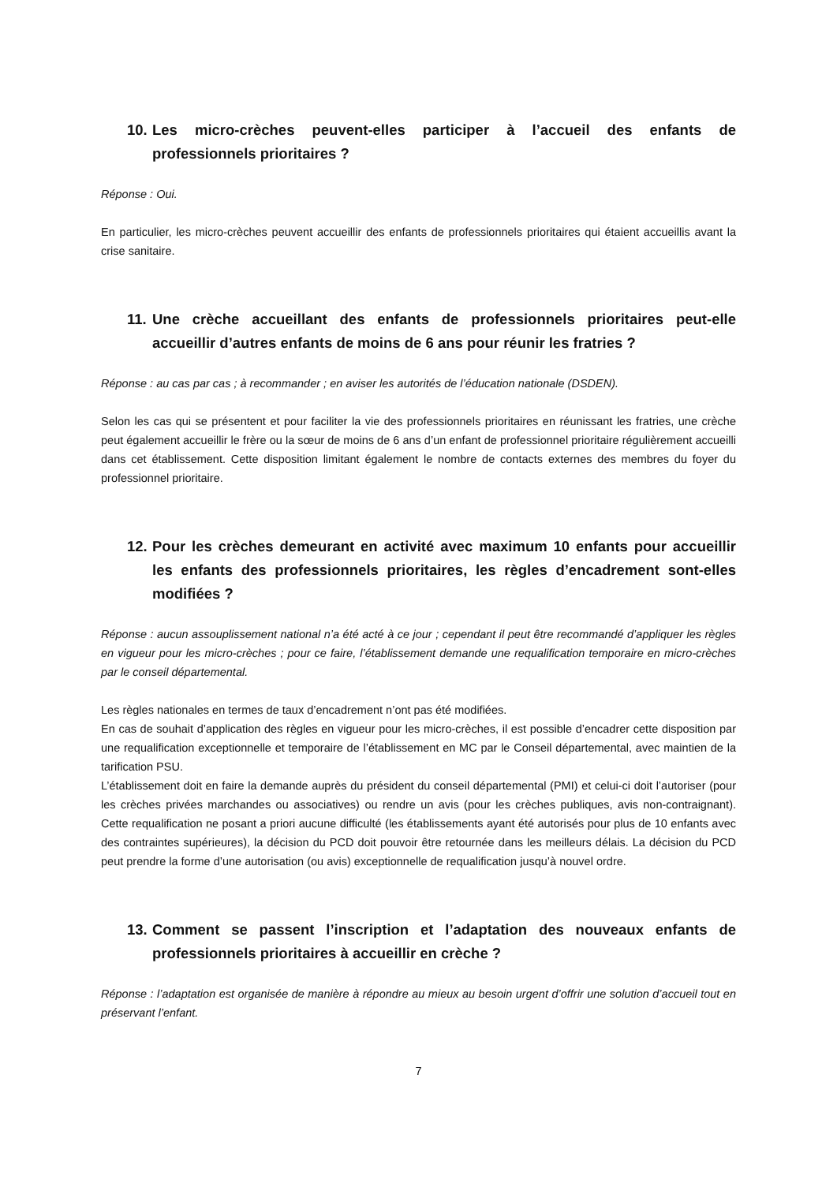10. Les micro-crèches peuvent-elles participer à l’accueil des enfants de professionnels prioritaires ?
Réponse : Oui.
En particulier, les micro-crèches peuvent accueillir des enfants de professionnels prioritaires qui étaient accueillis avant la crise sanitaire.
11. Une crèche accueillant des enfants de professionnels prioritaires peut-elle accueillir d’autres enfants de moins de 6 ans pour réunir les fratries ?
Réponse : au cas par cas ; à recommander ; en aviser les autorités de l’éducation nationale (DSDEN).
Selon les cas qui se présentent et pour faciliter la vie des professionnels prioritaires en réunissant les fratries, une crèche peut également accueillir le frère ou la sœur de moins de 6 ans d’un enfant de professionnel prioritaire régulièrement accueilli dans cet établissement. Cette disposition limitant également le nombre de contacts externes des membres du foyer du professionnel prioritaire.
12. Pour les crèches demeurant en activité avec maximum 10 enfants pour accueillir les enfants des professionnels prioritaires, les règles d’encadrement sont-elles modifiées ?
Réponse : aucun assouplissement national n’a été acté à ce jour ; cependant il peut être recommandé d’appliquer les règles en vigueur pour les micro-crèches ; pour ce faire, l’établissement demande une requalification temporaire en micro-crèches par le conseil départemental.
Les règles nationales en termes de taux d’encadrement n’ont pas été modifiées.
En cas de souhait d’application des règles en vigueur pour les micro-crèches, il est possible d’encadrer cette disposition par une requalification exceptionnelle et temporaire de l’établissement en MC par le Conseil départemental, avec maintien de la tarification PSU.
L’établissement doit en faire la demande auprès du président du conseil départemental (PMI) et celui-ci doit l’autoriser (pour les crèches privées marchandes ou associatives) ou rendre un avis (pour les crèches publiques, avis non-contraignant). Cette requalification ne posant a priori aucune difficulté (les établissements ayant été autorisés pour plus de 10 enfants avec des contraintes supérieures), la décision du PCD doit pouvoir être retournée dans les meilleurs délais. La décision du PCD peut prendre la forme d’une autorisation (ou avis) exceptionnelle de requalification jusqu’à nouvel ordre.
13. Comment se passent l’inscription et l’adaptation des nouveaux enfants de professionnels prioritaires à accueillir en crèche ?
Réponse : l’adaptation est organisée de manière à répondre au mieux au besoin urgent d’offrir une solution d’accueil tout en préservant l’enfant.
7